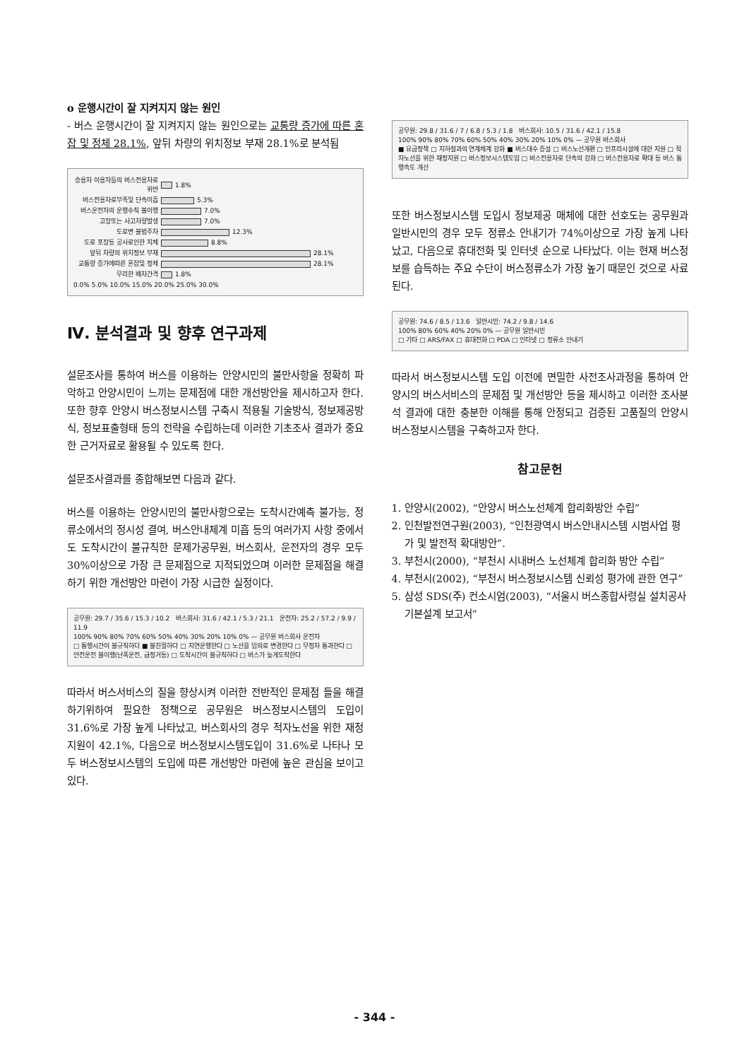o 운행시간이 잘 지켜지지 않는 원인
- 버스 운행시간이 잘 지켜지지 않는 원인으로는 교통량 증가에 따른 혼잡 및 정체 28.1%, 앞뒤 차량의 위치정보 부재 28.1%로 분석됨
승용차 이용자들의 버스전용차로 위반 1.8%
버스전용차로부족및 단속미흡 5.3%
버스운전자의 운행수칙 불이행 7.0%
고장또는 사고차량발생 7.0%
도로변 불법주차 12.3%
도로 포장등 공사로인한 지체 8.8%
앞뒤 차량의 위치정보 부재 28.1%
교통량 증가에따른 혼잡및 정체 28.1%
무리한 배차간격 1.8%
0.0% 5.0% 10.0% 15.0% 20.0% 25.0% 30.0%
Ⅳ. 분석결과 및 향후 연구과제
설문조사를 통하여 버스를 이용하는 안양시민의 불만사항을 정확히 파악하고 안양시민이 느끼는 문제점에 대한 개선방안을 제시하고자 한다. 또한 향후 안양시 버스정보시스템 구축시 적용될 기술방식, 정보제공방식, 정보표출형태 등의 전략을 수립하는데 이러한 기초조사 결과가 중요한 근거자료로 활용될 수 있도록 한다.
설문조사결과를 종합해보면 다음과 같다.
버스를 이용하는 안양시민의 불만사항으로는 도착시간예측 불가능, 정류소에서의 정시성 결여, 버스안내체계 미흡 등의 여러가지 사항 중에서도 도착시간이 불규칙한 문제가공무원, 버스회사, 운전자의 경우 모두 30%이상으로 가장 큰 문제점으로 지적되었으며 이러한 문제점을 해결하기 위한 개선방안 마련이 가장 시급한 실정이다.
공무원: 29.7 / 35.6 / 15.3 / 10.2 버스회사: 31.6 / 42.1 / 5.3 / 21.1 운전자: 25.2 / 57.2 / 9.9 / 11.9
100% 90% 80% 70% 60% 50% 40% 30% 20% 10% 0% — 공무원 버스회사 운전자
□ 통행시간이 불규칙하다 ■ 불친절하다 □ 지연운행한다 □ 노선을 임의로 변경한다 □ 무정차 통과한다 □ 안전운전 불이행(난폭운전, 급정거등) □ 도착시간이 불규칙하다 □ 버스가 늦게도착한다
따라서 버스서비스의 질을 향상시켜 이러한 전반적인 문제점 들을 해결하기위하여 필요한 정책으로 공무원은 버스정보시스템의 도입이 31.6%로 가장 높게 나타났고, 버스회사의 경우 적자노선을 위한 재정지원이 42.1%, 다음으로 버스정보시스템도입이 31.6%로 나타나 모두 버스정보시스템의 도입에 따른 개선방안 마련에 높은 관심을 보이고 있다.
공무원: 29.8 / 31.6 / 7 / 6.8 / 5.3 / 1.8 버스회사: 10.5 / 31.6 / 42.1 / 15.8
100% 90% 80% 70% 60% 50% 40% 30% 20% 10% 0% — 공무원 버스회사
■ 요금정책 □ 지하철과의 연계체계 강화 ■ 버스대수 증설 □ 버스노선개편 □ 인프라시설에 대한 지원 □ 적자노선을 위한 재정지원 □ 버스정보시스템도입 □ 버스전용차로 단속의 강화 □ 버스전용차로 확대 등 버스 통행속도 개선
또한 버스정보시스템 도입시 정보제공 매체에 대한 선호도는 공무원과 일반시민의 경우 모두 정류소 안내기가 74%이상으로 가장 높게 나타났고, 다음으로 휴대전화 및 인터넷 순으로 나타났다. 이는 현재 버스정보를 습득하는 주요 수단이 버스정류소가 가장 높기 때문인 것으로 사료된다.
공무원: 74.6 / 8.5 / 13.6 일반시민: 74.2 / 9.8 / 14.6
100% 80% 60% 40% 20% 0% — 공무원 일반시민
□ 기타 □ ARS/FAX □ 휴대전화 □ PDA □ 인터넷 □ 정류소 안내기
따라서 버스정보시스템 도입 이전에 면밀한 사전조사과정을 통하여 안양시의 버스서비스의 문제점 및 개선방안 등을 제시하고 이러한 조사분석 결과에 대한 충분한 이해를 통해 안정되고 검증된 고품질의 안양시 버스정보시스템을 구축하고자 한다.
참고문헌
1. 안양시(2002), “안양시 버스노선체계 합리화방안 수립”
2. 인천발전연구원(2003), “인천광역시 버스안내시스템 시범사업 평가 및 발전적 확대방안”.
3. 부천시(2000), “부천시 시내버스 노선체계 합리화 방안 수립”
4. 부천시(2002), “부천시 버스정보시스템 신뢰성 평가에 관한 연구”
5. 삼성 SDS(주) 컨소시엄(2003), “서울시 버스종합사령실 설치공사 기본설계 보고서”
- 344 -